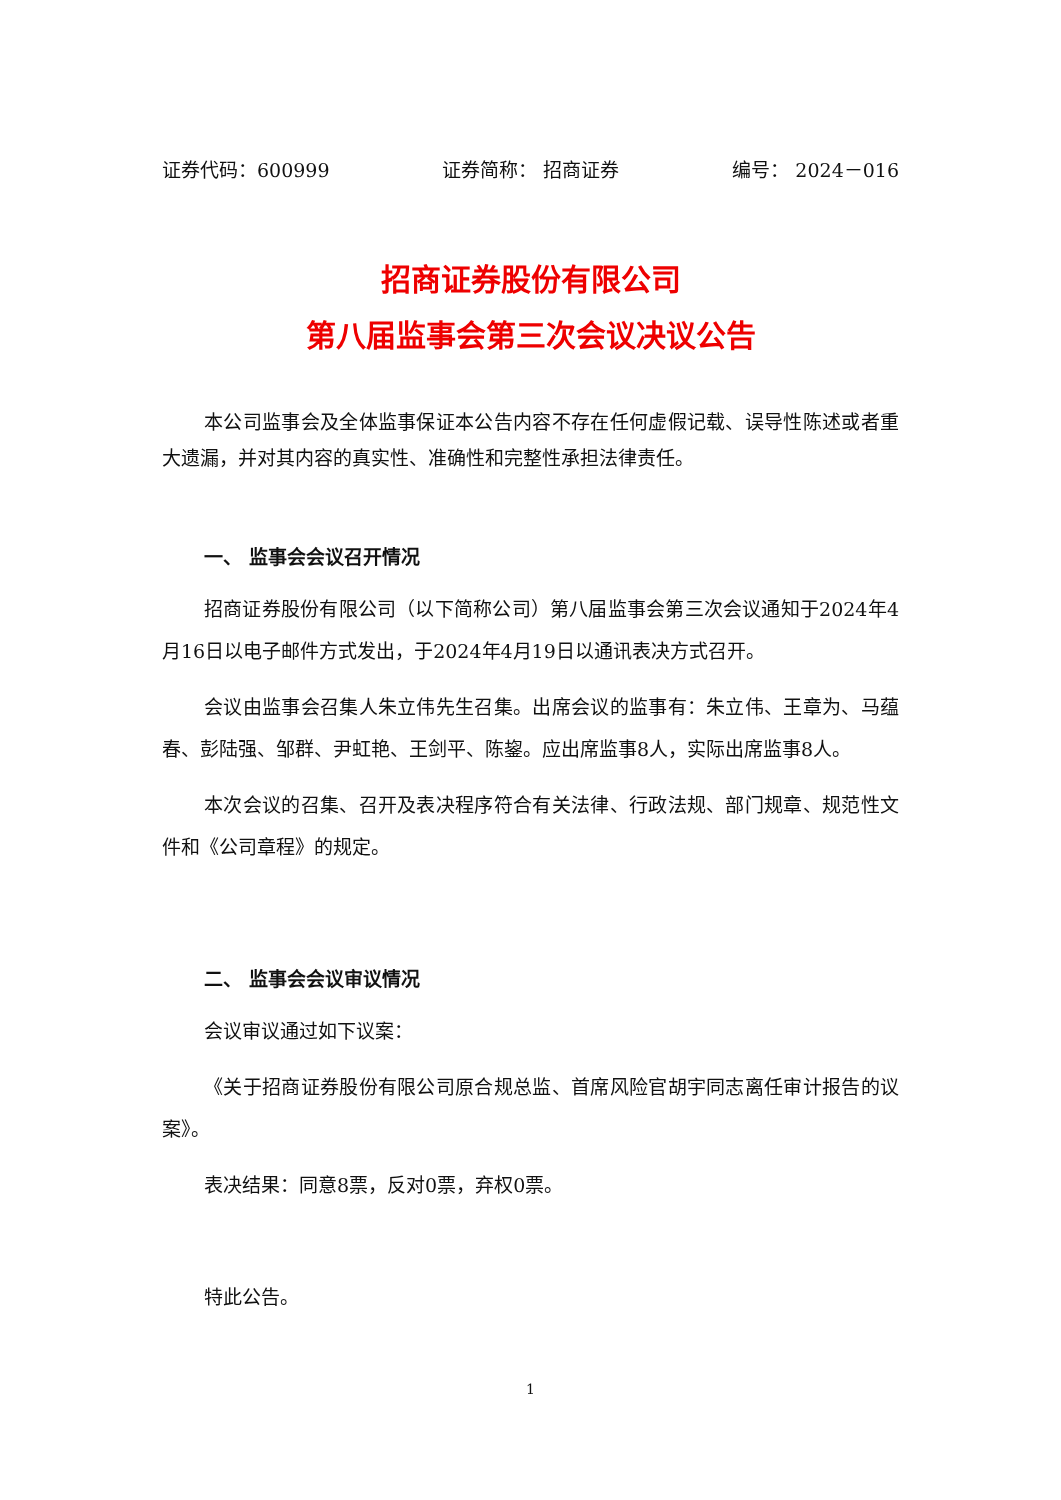证券代码：600999 证券简称： 招商证券 编号： 2024－016
招商证券股份有限公司
第八届监事会第三次会议决议公告
本公司监事会及全体监事保证本公告内容不存在任何虚假记载、误导性陈述或者重大遗漏，并对其内容的真实性、准确性和完整性承担法律责任。
一、 监事会会议召开情况
招商证券股份有限公司（以下简称公司）第八届监事会第三次会议通知于2024年4月16日以电子邮件方式发出，于2024年4月19日以通讯表决方式召开。
会议由监事会召集人朱立伟先生召集。出席会议的监事有：朱立伟、王章为、马蕴春、彭陆强、邹群、尹虹艳、王剑平、陈鋆。应出席监事8人，实际出席监事8人。
本次会议的召集、召开及表决程序符合有关法律、行政法规、部门规章、规范性文件和《公司章程》的规定。
二、 监事会会议审议情况
会议审议通过如下议案：
《关于招商证券股份有限公司原合规总监、首席风险官胡宇同志离任审计报告的议案》。
表决结果：同意8票，反对0票，弃权0票。
特此公告。
1